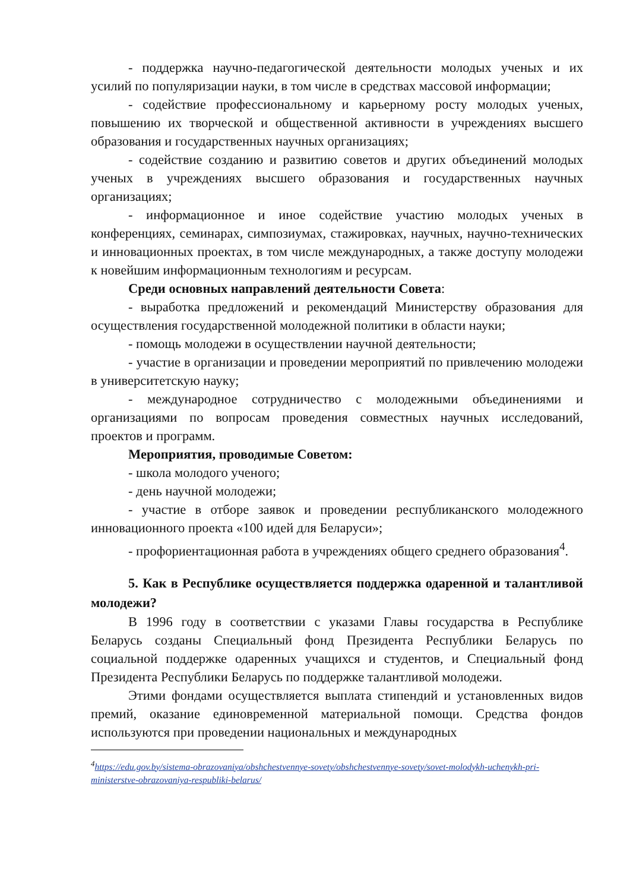- поддержка научно-педагогической деятельности молодых ученых и их усилий по популяризации науки, в том числе в средствах массовой информации;
- содействие профессиональному и карьерному росту молодых ученых, повышению их творческой и общественной активности в учреждениях высшего образования и государственных научных организациях;
- содействие созданию и развитию советов и других объединений молодых ученых в учреждениях высшего образования и государственных научных организациях;
- информационное и иное содействие участию молодых ученых в конференциях, семинарах, симпозиумах, стажировках, научных, научно-технических и инновационных проектах, в том числе международных, а также доступу молодежи к новейшим информационным технологиям и ресурсам.
Среди основных направлений деятельности Совета:
- выработка предложений и рекомендаций Министерству образования для осуществления государственной молодежной политики в области науки;
- помощь молодежи в осуществлении научной деятельности;
- участие в организации и проведении мероприятий по привлечению молодежи в университетскую науку;
- международное сотрудничество с молодежными объединениями и организациями по вопросам проведения совместных научных исследований, проектов и программ.
Мероприятия, проводимые Советом:
- школа молодого ученого;
- день научной молодежи;
- участие в отборе заявок и проведении республиканского молодежного инновационного проекта «100 идей для Беларуси»;
- профориентационная работа в учреждениях общего среднего образования<sup>4</sup>.
5. Как в Республике осуществляется поддержка одаренной и талантливой молодежи?
В 1996 году в соответствии с указами Главы государства в Республике Беларусь созданы Специальный фонд Президента Республики Беларусь по социальной поддержке одаренных учащихся и студентов, и Специальный фонд Президента Республики Беларусь по поддержке талантливой молодежи.
Этими фондами осуществляется выплата стипендий и установленных видов премий, оказание единовременной материальной помощи. Средства фондов используются при проведении национальных и международных
<sup>4</sup> https://edu.gov.by/sistema-obrazovaniya/obshchestvennye-sovety/obshchestvennye-sovety/sovet-molodykh-uchenykh-pri-ministerstve-obrazovaniya-respubliki-belarus/